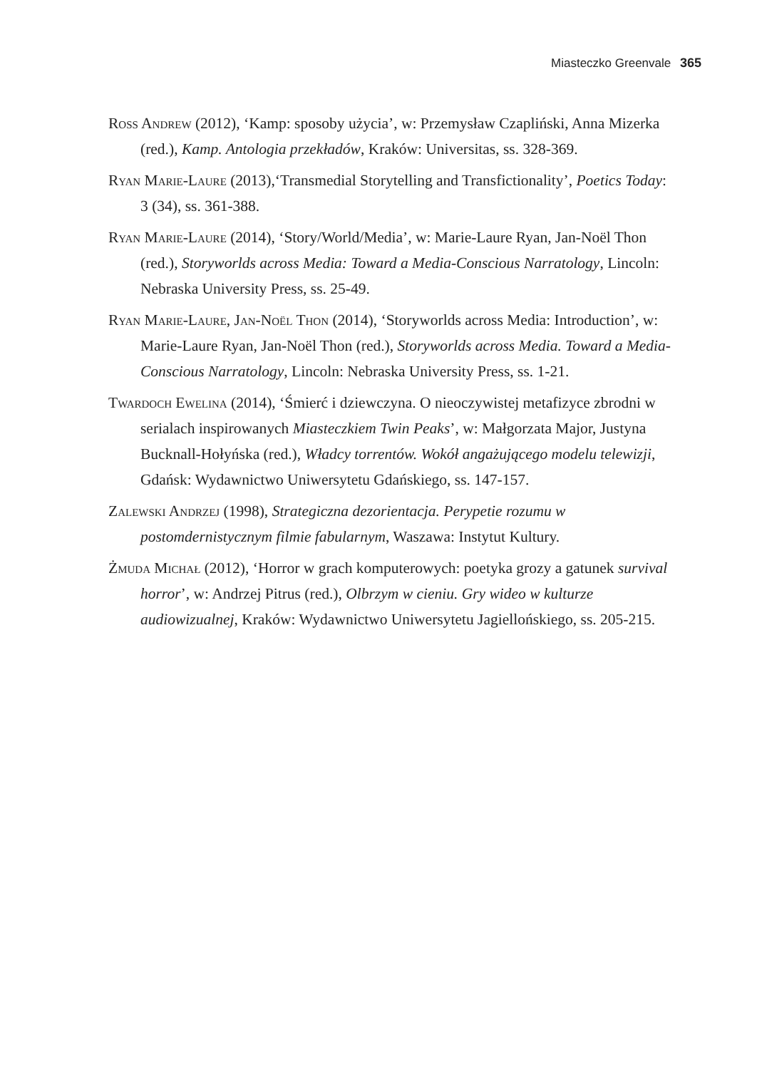Miasteczko Greenvale 365
Ross Andrew (2012), ‘Kamp: sposoby użycia’, w: Przemysław Czapliński, Anna Mizerka (red.), Kamp. Antologia przekładów, Kraków: Universitas, ss. 328-369.
Ryan Marie-Laure (2013),‘Transmedial Storytelling and Transfictionality’, Poetics Today: 3 (34), ss. 361-388.
Ryan Marie-Laure (2014), ‘Story/World/Media’, w: Marie-Laure Ryan, Jan-Noël Thon (red.), Storyworlds across Media: Toward a Media-Conscious Narratology, Lincoln: Nebraska University Press, ss. 25-49.
Ryan Marie-Laure, Jan-Noël Thon (2014), ‘Storyworlds across Media: Introduction’, w: Marie-Laure Ryan, Jan-Noël Thon (red.), Storyworlds across Media. Toward a Media-Conscious Narratology, Lincoln: Nebraska University Press, ss. 1-21.
Twardoch Ewelina (2014), ‘Śmierć i dziewczyna. O nieoczywistej metafizyce zbrodni w serialach inspirowanych Miasteczkiem Twin Peaks’, w: Małgorzata Major, Justyna Bucknall-Hołyńska (red.), Władcy torrentów. Wokół angażującego modelu telewizji, Gdańsk: Wydawnictwo Uniwersytetu Gdańskiego, ss. 147-157.
Zalewski Andrzej (1998), Strategiczna dezorientacja. Perypetie rozumu w postomdernistycznym filmie fabularnym, Waszawa: Instytut Kultury.
Żmuda Michał (2012), ‘Horror w grach komputerowych: poetyka grozy a gatunek survival horror’, w: Andrzej Pitrus (red.), Olbrzym w cieniu. Gry wideo w kulturze audiowizualnej, Kraków: Wydawnictwo Uniwersytetu Jagiellońskiego, ss. 205-215.